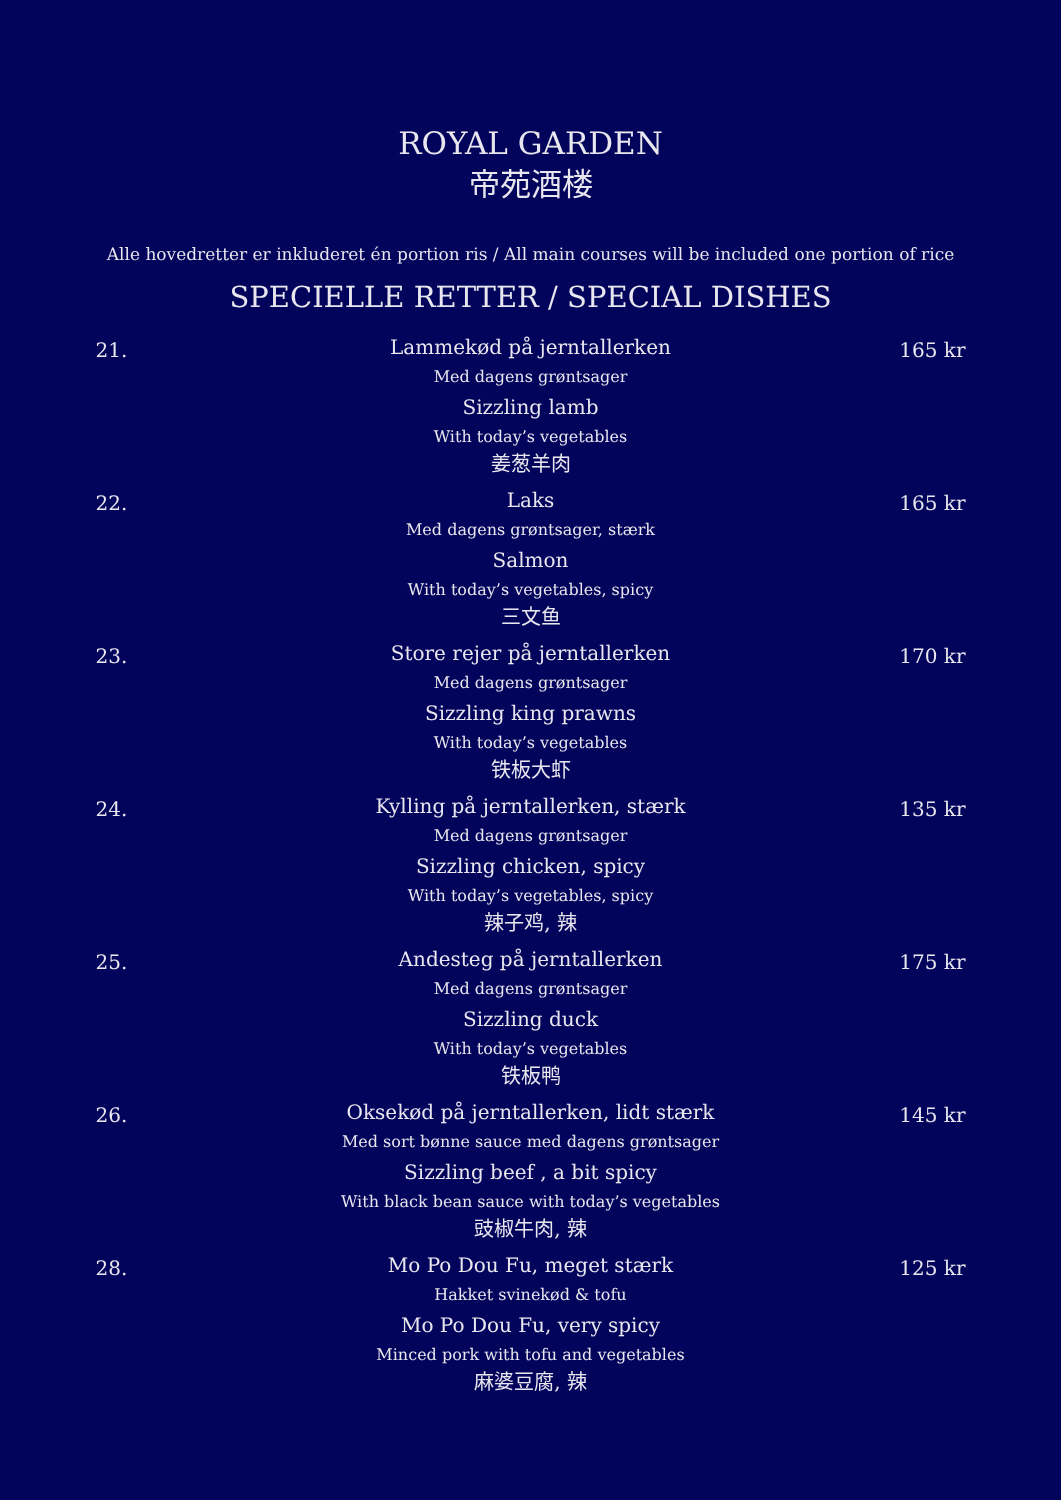ROYAL GARDEN
帝苑酒楼
Alle hovedretter er inkluderet én portion ris / All main courses will be included one portion of rice
SPECIELLE RETTER / SPECIAL DISHES
21.
Lammekød på jerntallerken
Med dagens grøntsager
Sizzling lamb
With today’s vegetables
姜葱羊肉
165 kr
22.
Laks
Med dagens grøntsager, stærk
Salmon
With today’s vegetables, spicy
三文鱼
165 kr
23.
Store rejer på jerntallerken
Med dagens grøntsager
Sizzling king prawns
With today’s vegetables
铁板大虾
170 kr
24.
Kylling på jerntallerken, stærk
Med dagens grøntsager
Sizzling chicken, spicy
With today’s vegetables, spicy
辣子鸡, 辣
135 kr
25.
Andesteg på jerntallerken
Med dagens grøntsager
Sizzling duck
With today’s vegetables
铁板鸭
175 kr
26.
Oksekød på jerntallerken, lidt stærk
Med sort bønne sauce med dagens grøntsager
Sizzling beef , a bit spicy
With black bean sauce with today’s vegetables
豉椒牛肉, 辣
145 kr
28.
Mo Po Dou Fu, meget stærk
Hakket svinekød & tofu
Mo Po Dou Fu, very spicy
Minced pork with tofu and vegetables
麻婆豆腐, 辣
125 kr